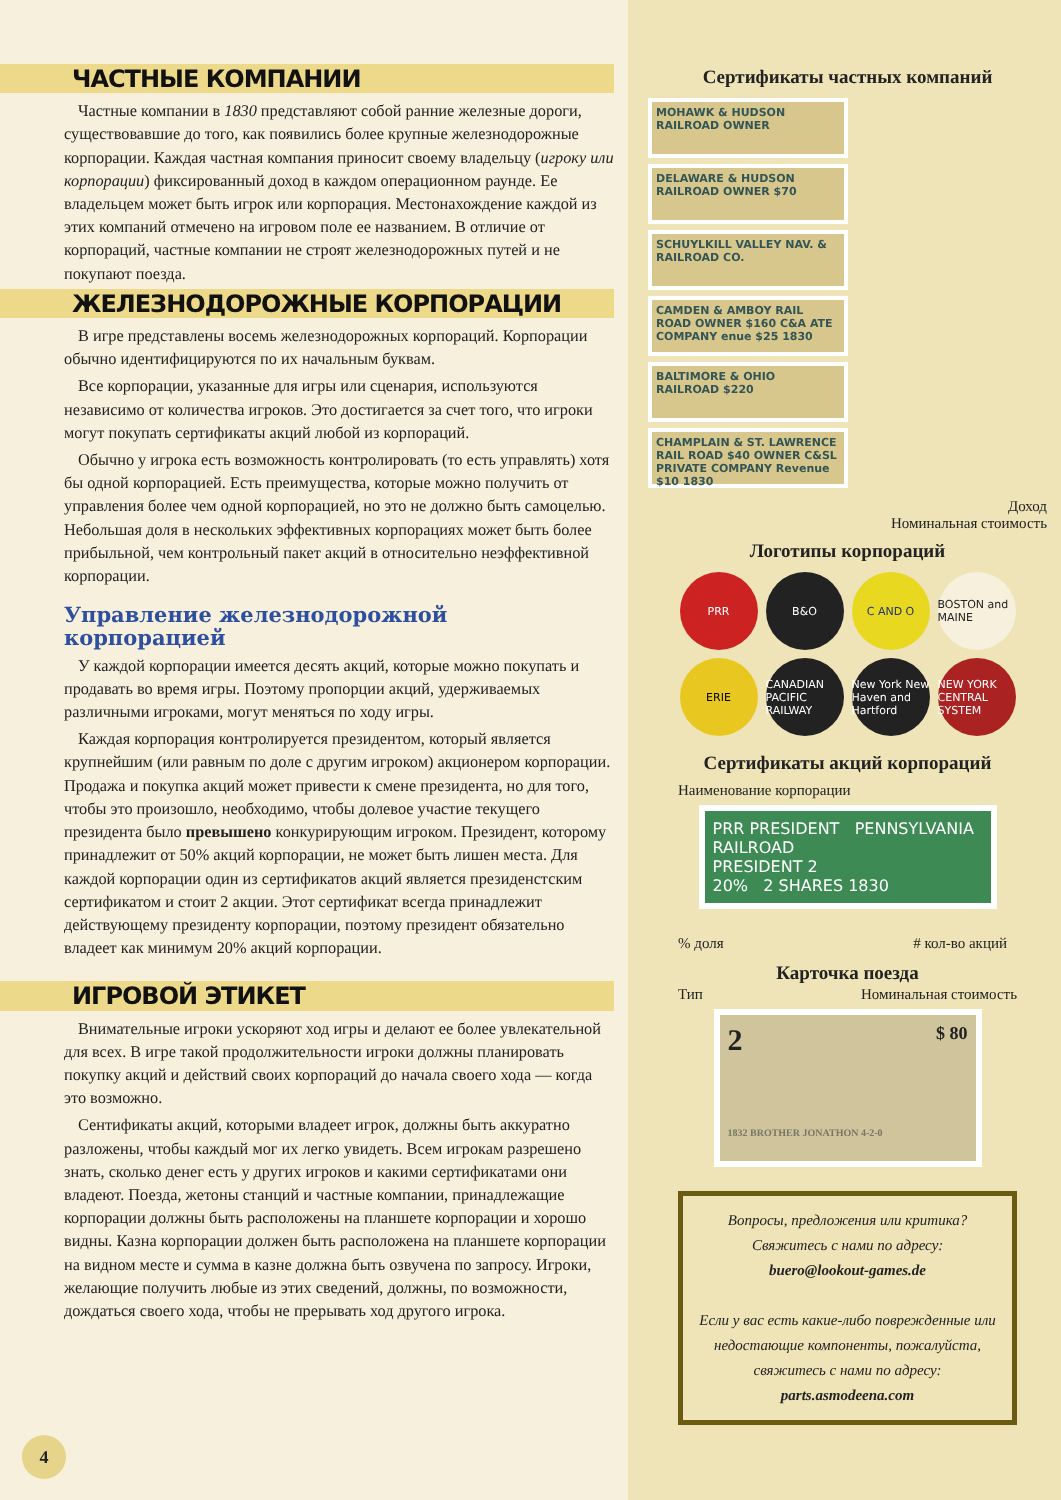ЧАСТНЫЕ КОМПАНИИ
Частные компании в 1830 представляют собой ранние железные дороги, существовавшие до того, как появились более крупные железнодорожные корпорации. Каждая частная компания приносит своему владельцу (игроку или корпорации) фиксированный доход в каждом операционном раунде. Ее владельцем может быть игрок или корпорация. Местонахождение каждой из этих компаний отмечено на игровом поле ее названием. В отличие от корпораций, частные компании не строят железнодорожных путей и не покупают поезда.
ЖЕЛЕЗНОДОРОЖНЫЕ КОРПОРАЦИИ
В игре представлены восемь железнодорожных корпораций. Корпорации обычно идентифицируются по их начальным буквам.
Все корпорации, указанные для игры или сценария, используются независимо от количества игроков. Это достигается за счет того, что игроки могут покупать сертификаты акций любой из корпораций.
Обычно у игрока есть возможность контролировать (то есть управлять) хотя бы одной корпорацией. Есть преимущества, которые можно получить от управления более чем одной корпорацией, но это не должно быть самоцелью. Небольшая доля в нескольких эффективных корпорациях может быть более прибыльной, чем контрольный пакет акций в относительно неэффективной корпорации.
Управление железнодорожной корпорацией
У каждой корпорации имеется десять акций, которые можно покупать и продавать во время игры. Поэтому пропорции акций, удерживаемых различными игроками, могут меняться по ходу игры.
Каждая корпорация контролируется президентом, который является крупнейшим (или равным по доле с другим игроком) акционером корпорации. Продажа и покупка акций может привести к смене президента, но для того, чтобы это произошло, необходимо, чтобы долевое участие текущего президента было превышено конкурирующим игроком. Президент, которому принадлежит от 50% акций корпорации, не может быть лишен места. Для каждой корпорации один из сертификатов акций является президенстским сертификатом и стоит 2 акции. Этот сертификат всегда принадлежит действующему президенту корпорации, поэтому президент обязательно владеет как минимум 20% акций корпорации.
ИГРОВОЙ ЭТИКЕТ
Внимательные игроки ускоряют ход игры и делают ее более увлекательной для всех. В игре такой продолжительности игроки должны планировать покупку акций и действий своих корпораций до начала своего хода — когда это возможно.
Сентификаты акций, которыми владеет игрок, должны быть аккуратно разложены, чтобы каждый мог их легко увидеть. Всем игрокам разрешено знать, сколько денег есть у других игроков и какими сертификатами они владеют. Поезда, жетоны станций и частные компании, принадлежащие корпорации должны быть расположены на планшете корпорации и хорошо видны. Казна корпорации должен быть расположена на планшете корпорации на видном месте и сумма в казне должна быть озвучена по запросу. Игроки, желающие получить любые из этих сведений, должны, по возможности, дождаться своего хода, чтобы не прерывать ход другого игрока.
Сертификаты частных компаний
MOHAWK & HUDSON RAILROAD OWNER
DELAWARE & HUDSON RAILROAD OWNER $70
SCHUYLKILL VALLEY NAV. & RAILROAD CO.
CAMDEN & AMBOY RAIL ROAD OWNER $160 C&A ATE COMPANY enue $25 1830
BALTIMORE & OHIO RAILROAD $220
CHAMPLAIN & ST. LAWRENCE RAIL ROAD $40 OWNER C&SL PRIVATE COMPANY Revenue $10 1830
Доход
Номинальная стоимость
Логотипы корпораций
PRR
B&O
C AND O
BOSTON and MAINE
ERIE
CANADIAN PACIFIC RAILWAY
New York New Haven and Hartford
NEW YORK CENTRAL SYSTEM
Сертификаты акций корпораций
Наименование корпорации
PRR PRESIDENT PENNSYLVANIA RAILROAD
PRESIDENT 2
20% 2 SHARES 1830
% доля # кол-во акций
Карточка поезда
Тип Номинальная стоимость
2 $ 80
1832 BROTHER JONATHON 4-2-0
Вопросы, предложения или критика?
Свяжитесь с нами по адресу:
buero@lookout-games.de
Если у вас есть какие-либо поврежденные или недостающие компоненты, пожалуйста, свяжитесь с нами по адресу:
parts.asmodeena.com
4